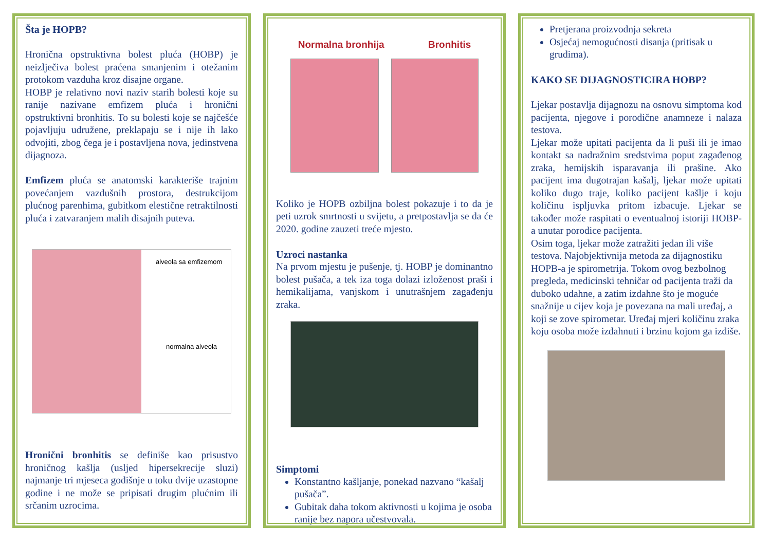Šta je HOPB?
Hronična opstruktivna bolest pluća (HOBP) je neizlječiva bolest praćena smanjenim i otežanim protokom vazduha kroz disajne organe.
HOBP je relativno novi naziv starih bolesti koje su ranije nazivane emfizem pluća i hronični opstruktivni bronhitis. To su bolesti koje se najčešće pojavljuju udružene, preklapaju se i nije ih lako odvojiti, zbog čega je i postavljena nova, jedinstvena dijagnoza.
Emfizem pluća se anatomski karakteriše trajnim povećanjem vazdušnih prostora, destrukcijom plućnog parenhima, gubitkom elestične retraktilnosti pluća i zatvaranjem malih disajnih puteva.
alveola sa emfizemom
normalna alveola
Hronični bronhitis se definiše kao prisustvo hroničnog kašlja (usljed hipersekrecije sluzi) najmanje tri mjeseca godišnje u toku dvije uzastopne godine i ne može se pripisati drugim plućnim ili srčanim uzrocima.
Normalna bronhija Bronhitis
Koliko je HOPB ozbiljna bolest pokazuje i to da je peti uzrok smrtnosti u svijetu, a pretpostavlja se da će 2020. godine zauzeti treće mjesto.
Uzroci nastanka
Na prvom mjestu je pušenje, tj. HOBP je dominantno bolest pušača, a tek iza toga dolazi izloženost praši i hemikalijama, vanjskom i unutrašnjem zagađenju zraka.
Simptomi
Konstantno kašljanje, ponekad nazvano “kašalj pušača”.
Gubitak daha tokom aktivnosti u kojima je osoba ranije bez napora učestvovala.
Pretjerana proizvodnja sekreta
Osjećaj nemogućnosti disanja (pritisak u grudima).
KAKO SE DIJAGNOSTICIRA HOBP?
Ljekar postavlja dijagnozu na osnovu simptoma kod pacijenta, njegove i porodične anamneze i nalaza testova.
Ljekar može upitati pacijenta da li puši ili je imao kontakt sa nadražnim sredstvima poput zagađenog zraka, hemijskih isparavanja ili prašine. Ako pacijent ima dugotrajan kašalj, ljekar može upitati koliko dugo traje, koliko pacijent kašlje i koju količinu ispljuvka pritom izbacuje. Ljekar se također može raspitati o eventualnoj istoriji HOBP-a unutar porodice pacijenta.
Osim toga, ljekar može zatražiti jedan ili više testova. Najobjektivnija metoda za dijagnostiku HOPB-a je spirometrija. Tokom ovog bezbolnog pregleda, medicinski tehničar od pacijenta traži da duboko udahne, a zatim izdahne što je moguće snažnije u cijev koja je povezana na mali uređaj, a koji se zove spirometar. Uređaj mjeri količinu zraka koju osoba može izdahnuti i brzinu kojom ga izdiše.